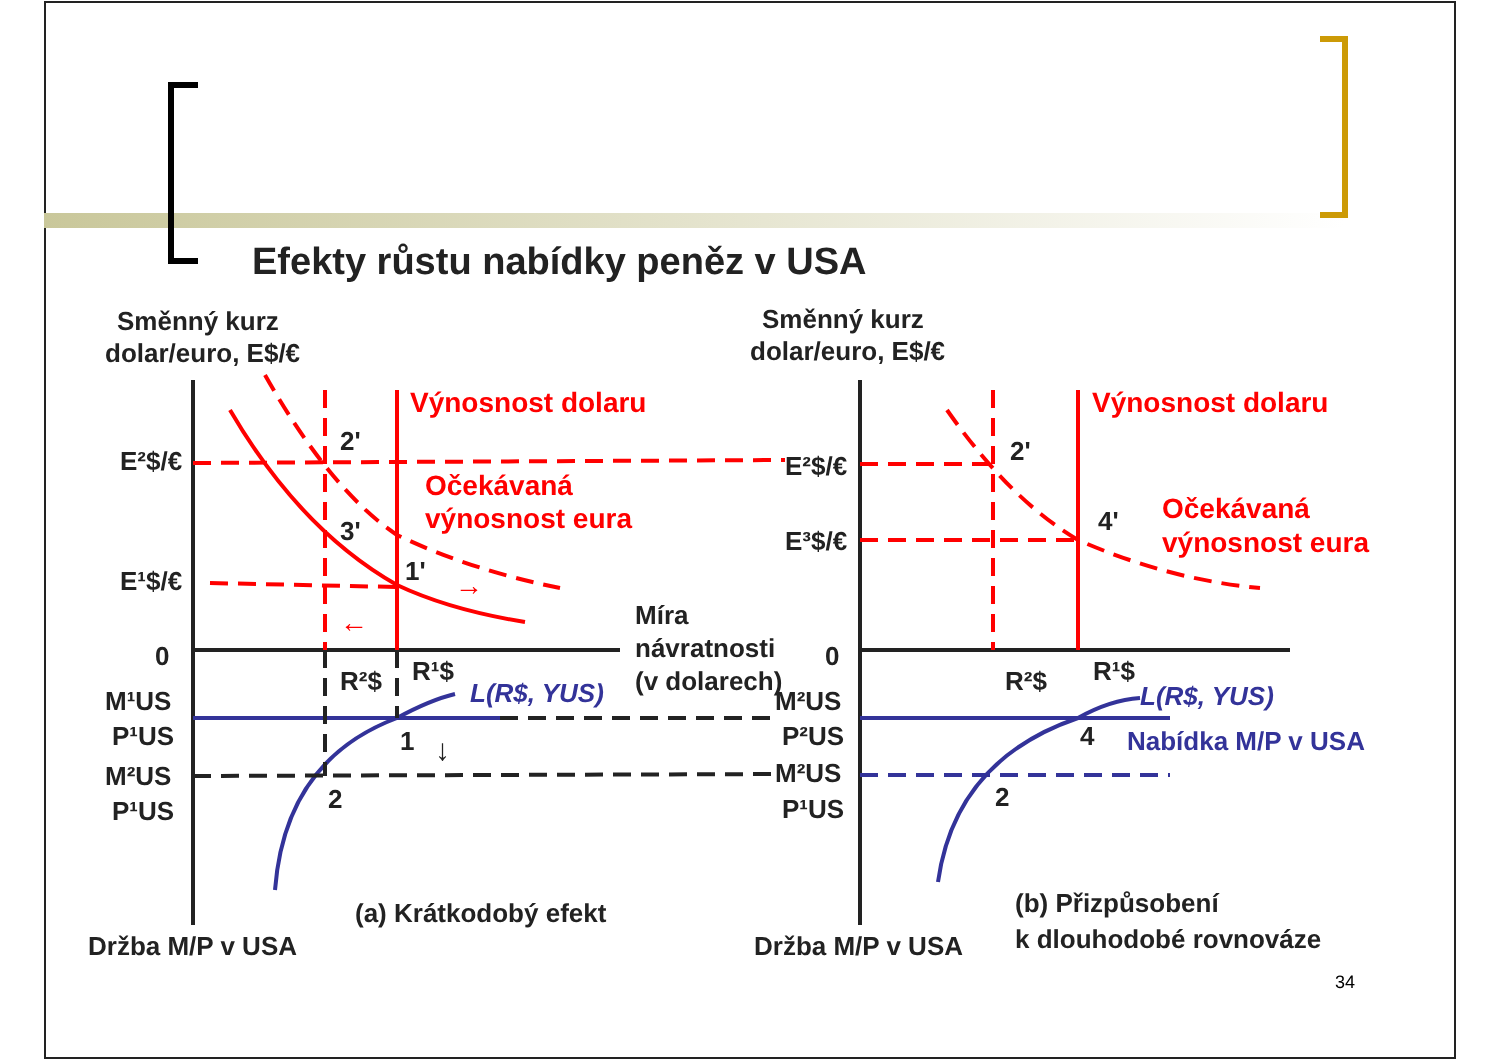Efekty růstu nabídky peněz v USA
Směnný kurz
dolar/euro, E$/€
Směnný kurz
dolar/euro, E$/€
E²$/€
E¹$/€
0
0
Míra
návratnosti
(v dolarech)
Držba M/P v USA
Držba M/P v USA
(a) Krátkodobý efekt
(b) Přizpůsobení
k dlouhodobé rovnováze
2'
3'
1'
1
2
2'
4'
4
2
E²$/€
E³$/€
R²$
R¹$
R²$
R¹$
M¹US
P¹US
M²US
P¹US
M²US
P²US
M²US
P¹US
Výnosnost dolaru
Očekávaná
výnosnost eura
Výnosnost dolaru
Očekávaná
výnosnost eura
→
←
L(R$, YUS)
L(R$, YUS)
Nabídka M/P v USA
↓
34